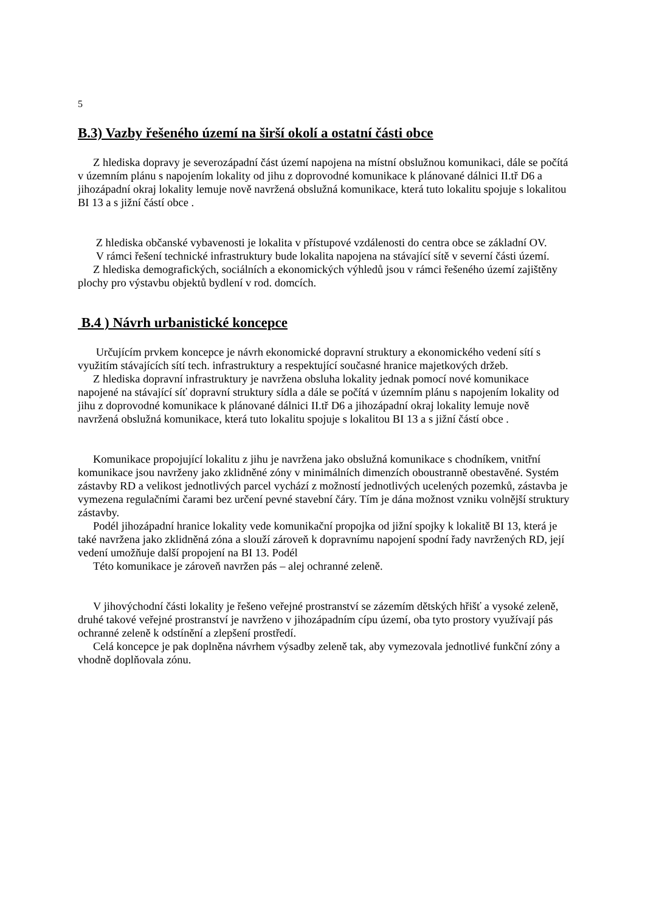5
B.3) Vazby řešeného území na širší okolí a ostatní části obce
Z hlediska dopravy je severozápadní část území napojena na místní obslužnou komunikaci, dále se počítá v územním plánu s napojením lokality od jihu z doprovodné komunikace k plánované dálnici II.tř D6 a jihozápadní okraj lokality lemuje nově navržená obslužná komunikace, která tuto lokalitu spojuje s lokalitou BI 13 a s jižní částí obce .
Z hlediska občanské vybavenosti je lokalita v přístupové vzdálenosti do centra obce se základní OV.
V rámci řešení technické infrastruktury bude lokalita napojena na stávající sítě v severní části území.
Z hlediska demografických, sociálních a ekonomických výhledů jsou v rámci řešeného území zajištěny plochy pro výstavbu objektů bydlení v rod. domcích.
B.4 ) Návrh urbanistické koncepce
Určujícím prvkem koncepce je návrh ekonomické dopravní struktury a ekonomického vedení sítí s využitím stávajících sítí tech. infrastruktury a respektující současné hranice majetkových držeb.
Z hlediska dopravní infrastruktury je navržena obsluha lokality jednak pomocí nové komunikace napojené na stávající síť dopravní struktury sídla a dále se počítá v územním plánu s napojením lokality od jihu z doprovodné komunikace k plánované dálnici II.tř D6 a jihozápadní okraj lokality lemuje nově navržená obslužná komunikace, která tuto lokalitu spojuje s lokalitou BI 13 a s jižní částí obce .
Komunikace propojující lokalitu z jihu je navržena jako obslužná komunikace s chodníkem, vnitřní komunikace jsou navrženy jako zklidněné zóny v minimálních dimenzích oboustranně obestavěné. Systém zástavby RD a velikost jednotlivých parcel vychází z možností jednotlivých ucelených pozemků, zástavba je vymezena regulačními čarami bez určení pevné stavební čáry. Tím je dána možnost vzniku volnější struktury zástavby.
Podél jihozápadní hranice lokality vede komunikační propojka od jižní spojky k lokalitě BI 13, která je také navržena jako zklidněná zóna a slouží zároveň k dopravnímu napojení spodní řady navržených RD, její vedení umožňuje další propojení na BI 13. Podél
Této komunikace je zároveň navržen pás – alej ochranné zeleně.
V jihovýchodní části lokality je řešeno veřejné prostranství se zázemím dětských hřišť a vysoké zeleně, druhé takové veřejné prostranství je navrženo v jihozápadním cípu území, oba tyto prostory využívají pás ochranné zeleně k odstínění a zlepšení prostředí.
Celá koncepce je pak doplněna návrhem výsadby zeleně tak, aby vymezovala jednotlivé funkční zóny a vhodně doplňovala zónu.